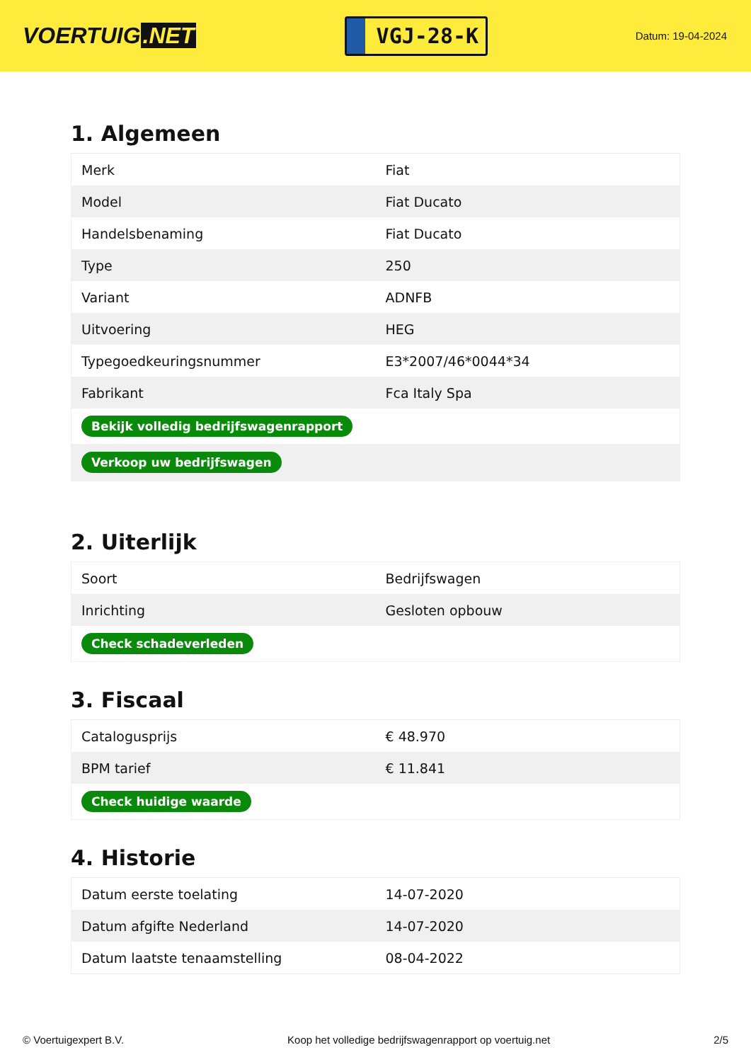VOERTUIG.NET
VGJ-28-K
Datum: 19-04-2024
1. Algemeen
| Merk | Fiat |
| Model | Fiat Ducato |
| Handelsbenaming | Fiat Ducato |
| Type | 250 |
| Variant | ADNFB |
| Uitvoering | HEG |
| Typegoedkeuringsnummer | E3*2007/46*0044*34 |
| Fabrikant | Fca Italy Spa |
| Bekijk volledig bedrijfswagenrapport | |
| Verkoop uw bedrijfswagen | |
2. Uiterlijk
| Soort | Bedrijfswagen |
| Inrichting | Gesloten opbouw |
| Check schadeverleden | |
3. Fiscaal
| Catalogusprijs | € 48.970 |
| BPM tarief | € 11.841 |
| Check huidige waarde | |
4. Historie
| Datum eerste toelating | 14-07-2020 |
| Datum afgifte Nederland | 14-07-2020 |
| Datum laatste tenaamstelling | 08-04-2022 |
© Voertuigexpert B.V. Koop het volledige bedrijfswagenrapport op voertuig.net 2/5